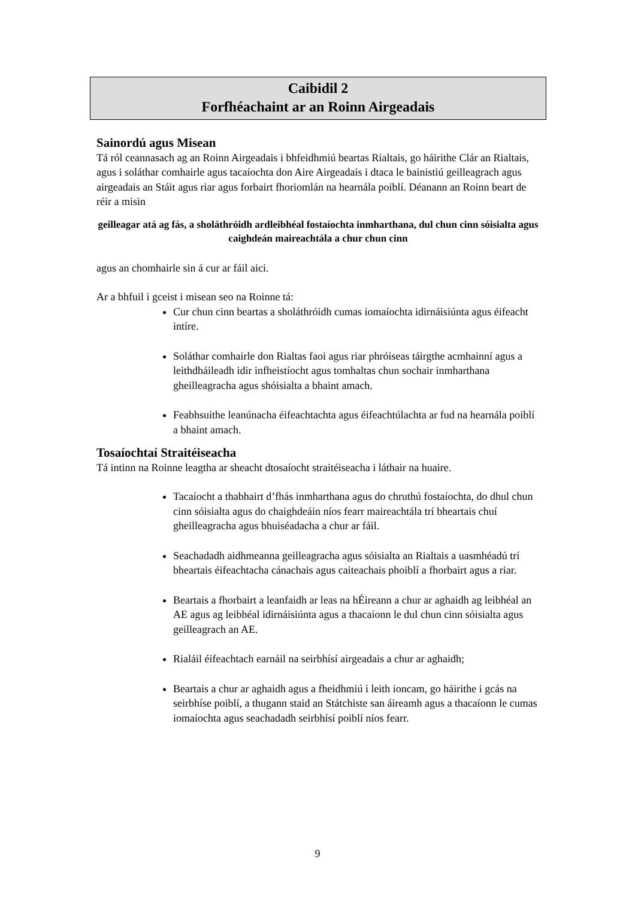Caibidil 2
Forfhéachaint ar an Roinn Airgeadais
Sainordú agus Misean
Tá ról ceannasach ag an Roinn Airgeadais i bhfeidhmiú beartas Rialtais, go háirithe Clár an Rialtais, agus i soláthar comhairle agus tacaíochta don Aire Airgeadais i dtaca le bainistiú geilleagrach agus airgeadais an Stáit agus riar agus forbairt fhoriomlán na hearnála poiblí. Déanann an Roinn beart de réir a misin
geilleagar atá ag fás, a sholáthróidh ardleibhéal fostaíochta inmharthana, dul chun cinn sóisialta agus caighdeán maireachtála a chur chun cinn
agus an chomhairle sin á cur ar fáil aici.
Ar a bhfuil i gceist i misean seo na Roinne tá:
Cur chun cinn beartas a sholáthróidh cumas iomaíochta idirnáisiúnta agus éifeacht intíre.
Soláthar comhairle don Rialtas faoi agus riar phróiseas táirgthe acmhainní agus a leithdháileadh idir infheistíocht agus tomhaltas chun sochair inmharthana gheilleagracha agus shóisialta a bhaint amach.
Feabhsuithe leanúnacha éifeachtachta agus éifeachtúlachta ar fud na hearnála poiblí a bhaint amach.
Tosaíochtaí Straitéiseacha
Tá intinn na Roinne leagtha ar sheacht dtosaíocht straitéiseacha i láthair na huaire.
Tacaíocht a thabhairt d’fhás inmharthana agus do chruthú fostaíochta, do dhul chun cinn sóisialta agus do chaighdeáin níos fearr maireachtála trí bheartais chuí gheilleagracha agus bhuiséadacha a chur ar fáil.
Seachadadh aidhmeanna geilleagracha agus sóisialta an Rialtais a uasmhéadú trí bheartais éifeachtacha cánachais agus caiteachais phoiblí a fhorbairt agus a riar.
Beartais a fhorbairt a leanfaidh ar leas na hÉireann a chur ar aghaidh ag leibhéal an AE agus ag leibhéal idirnáisiúnta agus a thacaíonn le dul chun cinn sóisialta agus geilleagrach an AE.
Rialáil éifeachtach earnáil na seirbhísí airgeadais a chur ar aghaidh;
Beartais a chur ar aghaidh agus a fheidhmiú i leith ioncam, go háirithe i gcás na seirbhíse poiblí, a thugann staid an Státchiste san áireamh agus a thacaíonn le cumas iomaíochta agus seachadadh seirbhísí poiblí níos fearr.
9